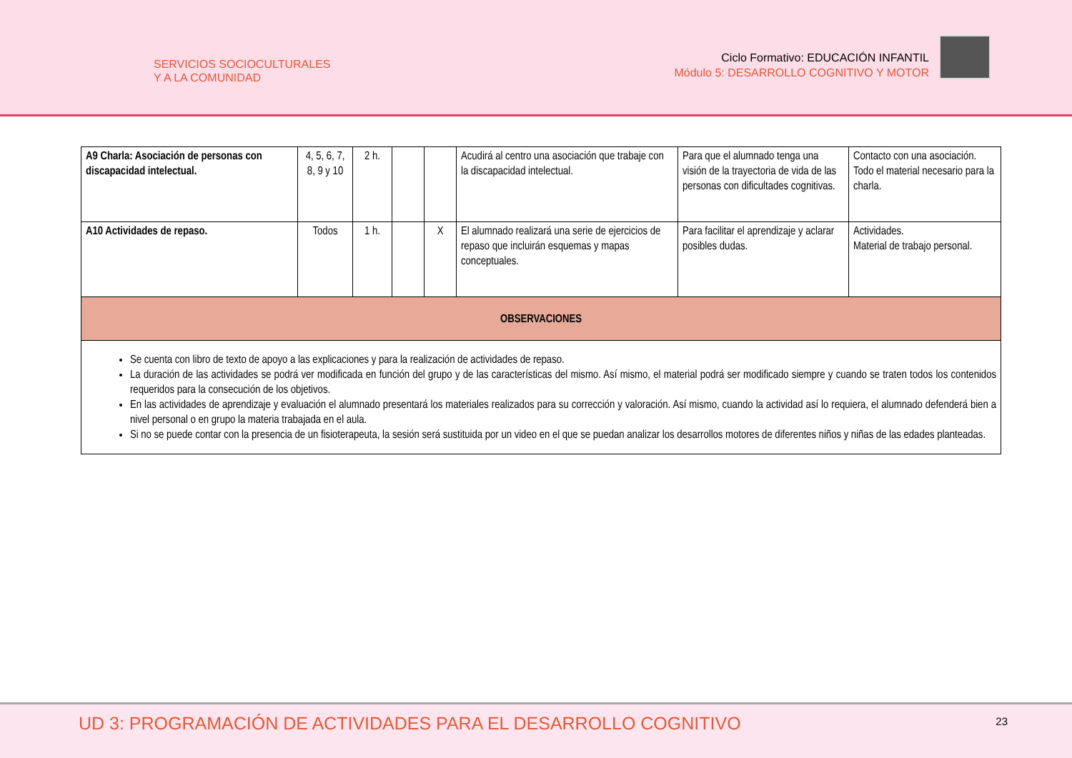SERVICIOS SOCIOCULTURALES
Y A LA COMUNIDAD
Ciclo Formativo: EDUCACIÓN INFANTIL
Módulo 5: DESARROLLO COGNITIVO Y MOTOR
| A9 Charla: Asociación de personas con discapacidad intelectual. | 4, 5, 6, 7, 8, 9 y 10 | 2 h. | | | Acudirá al centro una asociación que trabaje con la discapacidad intelectual. | Para que el alumnado tenga una visión de la trayectoria de vida de las personas con dificultades cognitivas. | Contacto con una asociación. Todo el material necesario para la charla. |
| A10 Actividades de repaso. | Todos | 1 h. | | X | El alumnado realizará una serie de ejercicios de repaso que incluirán esquemas y mapas conceptuales. | Para facilitar el aprendizaje y aclarar posibles dudas. | Actividades. Material de trabajo personal. |
| OBSERVACIONES | | | | | | | |
| Se cuenta con libro de texto de apoyo a las explicaciones y para la realización de actividades de repaso. La duración de las actividades se podrá ver modificada en función del grupo y de las características del mismo. Así mismo, el material podrá ser modificado siempre y cuando se traten todos los contenidos requeridos para la consecución de los objetivos. En las actividades de aprendizaje y evaluación el alumnado presentará los materiales realizados para su corrección y valoración. Así mismo, cuando la actividad así lo requiera, el alumnado defenderá bien a nivel personal o en grupo la materia trabajada en el aula. Si no se puede contar con la presencia de un fisioterapeuta, la sesión será sustituida por un video en el que se puedan analizar los desarrollos motores de diferentes niños y niñas de las edades planteadas. | | | | | | | |
UD 3: PROGRAMACIÓN DE ACTIVIDADES PARA EL DESARROLLO COGNITIVO
23